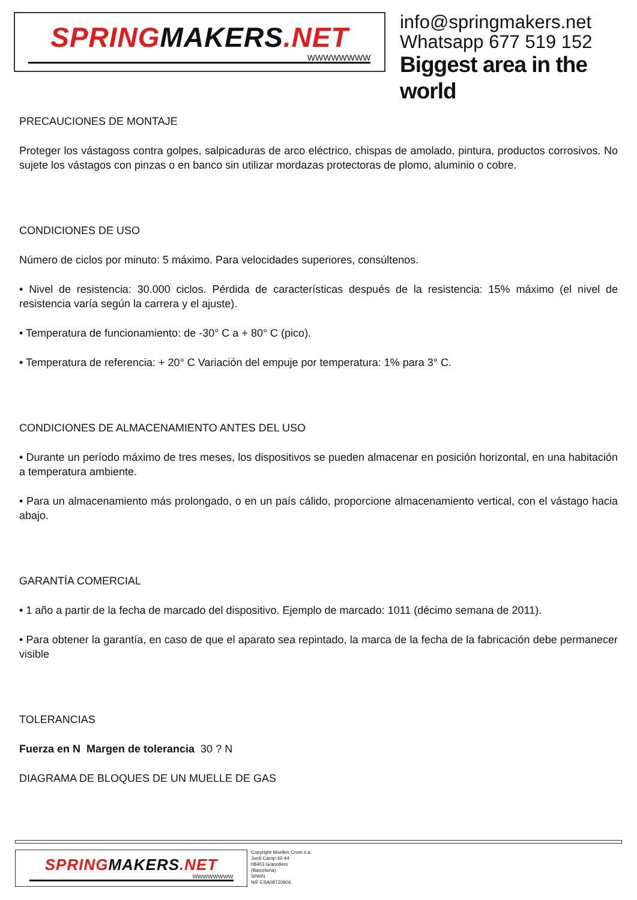SPRINGMAKERS.NET
WWWWWWWW
info@springmakers.net
Whatsapp 677 519 152
Biggest area in the world
PRECAUCIONES DE MONTAJE
Proteger los vástagoss contra golpes, salpicaduras de arco eléctrico, chispas de amolado, pintura, productos corrosivos. No sujete los vástagos con pinzas o en banco sin utilizar mordazas protectoras de plomo, aluminio o cobre.
CONDICIONES DE USO
Número de ciclos por minuto: 5 máximo. Para velocidades superiores, consúltenos.
• Nivel de resistencia: 30.000 ciclos. Pérdida de características después de la resistencia: 15% máximo (el nivel de resistencia varía según la carrera y el ajuste).
• Temperatura de funcionamiento: de -30° C a + 80° C (pico).
• Temperatura de referencia: + 20° C Variación del empuje por temperatura: 1% para 3° C.
CONDICIONES DE ALMACENAMIENTO ANTES DEL USO
• Durante un período máximo de tres meses, los dispositivos se pueden almacenar en posición horizontal, en una habitación a temperatura ambiente.
• Para un almacenamiento más prolongado, o en un país cálido, proporcione almacenamiento vertical, con el vástago hacia abajo.
GARANTÍA COMERCIAL
• 1 año a partir de la fecha de marcado del dispositivo. Ejemplo de marcado: 1011 (décimo semana de 2011).
• Para obtener la garantía, en caso de que el aparato sea repintado, la marca de la fecha de la fabricación debe permanecer visible
TOLERANCIAS
Fuerza en N Margen de tolerancia 30 ? N
DIAGRAMA DE BLOQUES DE UN MUELLE DE GAS
SPRINGMAKERS.NET
WWWWWWWW
Copyright Muelles Crom s.a.
Jordi Camp 42-44
08403 Granollers
(Barcelona)
SPAIN
NIF ESA08720906